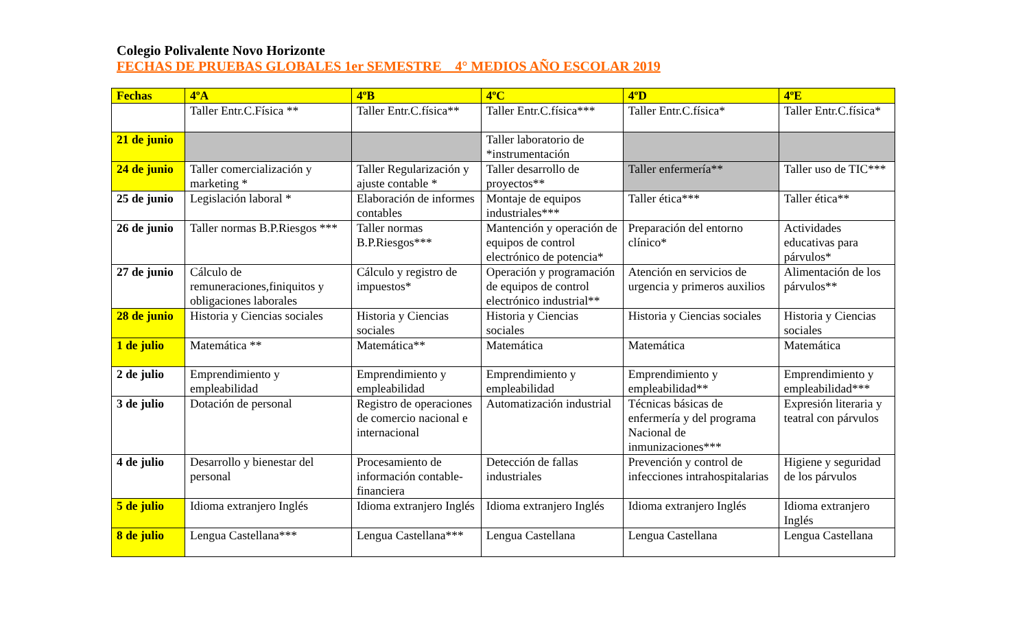Colegio Polivalente Novo Horizonte
FECHAS DE PRUEBAS GLOBALES 1er SEMESTRE 4° MEDIOS AÑO ESCOLAR 2019
| Fechas | 4ºA | 4ºB | 4ºC | 4ºD | 4ºE |
| --- | --- | --- | --- | --- | --- |
| | Taller Entr.C.Física ** | Taller Entr.C.física** | Taller Entr.C.física*** | Taller Entr.C.física* | Taller Entr.C.física* |
| 21 de junio | | | Taller laboratorio de *instrumentación | | |
| 24 de junio | Taller comercialización y marketing * | Taller Regularización y ajuste contable * | Taller desarrollo de proyectos** | Taller enfermería** | Taller uso de TIC*** |
| 25 de junio | Legislación laboral * | Elaboración de informes contables | Montaje de equipos industriales*** | Taller ética*** | Taller ética** |
| 26 de junio | Taller normas B.P.Riesgos *** | Taller normas B.P.Riesgos*** | Mantención y operación de equipos de control electrónico de potencia* | Preparación del entorno clínico* | Actividades educativas para párvulos* |
| 27 de junio | Cálculo de remuneraciones,finiquitos y obligaciones laborales | Cálculo y registro de impuestos* | Operación y programación de equipos de control electrónico industrial** | Atención en servicios de urgencia y primeros auxilios | Alimentación de los párvulos** |
| 28 de junio | Historia y Ciencias sociales | Historia y Ciencias sociales | Historia y Ciencias sociales | Historia y Ciencias sociales | Historia y Ciencias sociales |
| 1 de julio | Matemática ** | Matemática** | Matemática | Matemática | Matemática |
| 2 de julio | Emprendimiento y empleabilidad | Emprendimiento y empleabilidad | Emprendimiento y empleabilidad | Emprendimiento y empleabilidad** | Emprendimiento y empleabilidad*** |
| 3 de julio | Dotación de personal | Registro de operaciones de comercio nacional e internacional | Automatización industrial | Técnicas básicas de enfermería y del programa Nacional de inmunizaciones*** | Expresión literaria y teatral con párvulos |
| 4 de julio | Desarrollo y bienestar del personal | Procesamiento de información contable-financiera | Detección de fallas industriales | Prevención y control de infecciones intrahospitalarias | Higiene y seguridad de los párvulos |
| 5 de julio | Idioma extranjero Inglés | Idioma extranjero Inglés | Idioma extranjero Inglés | Idioma extranjero Inglés | Idioma extranjero Inglés |
| 8 de julio | Lengua Castellana*** | Lengua Castellana*** | Lengua Castellana | Lengua Castellana | Lengua Castellana |